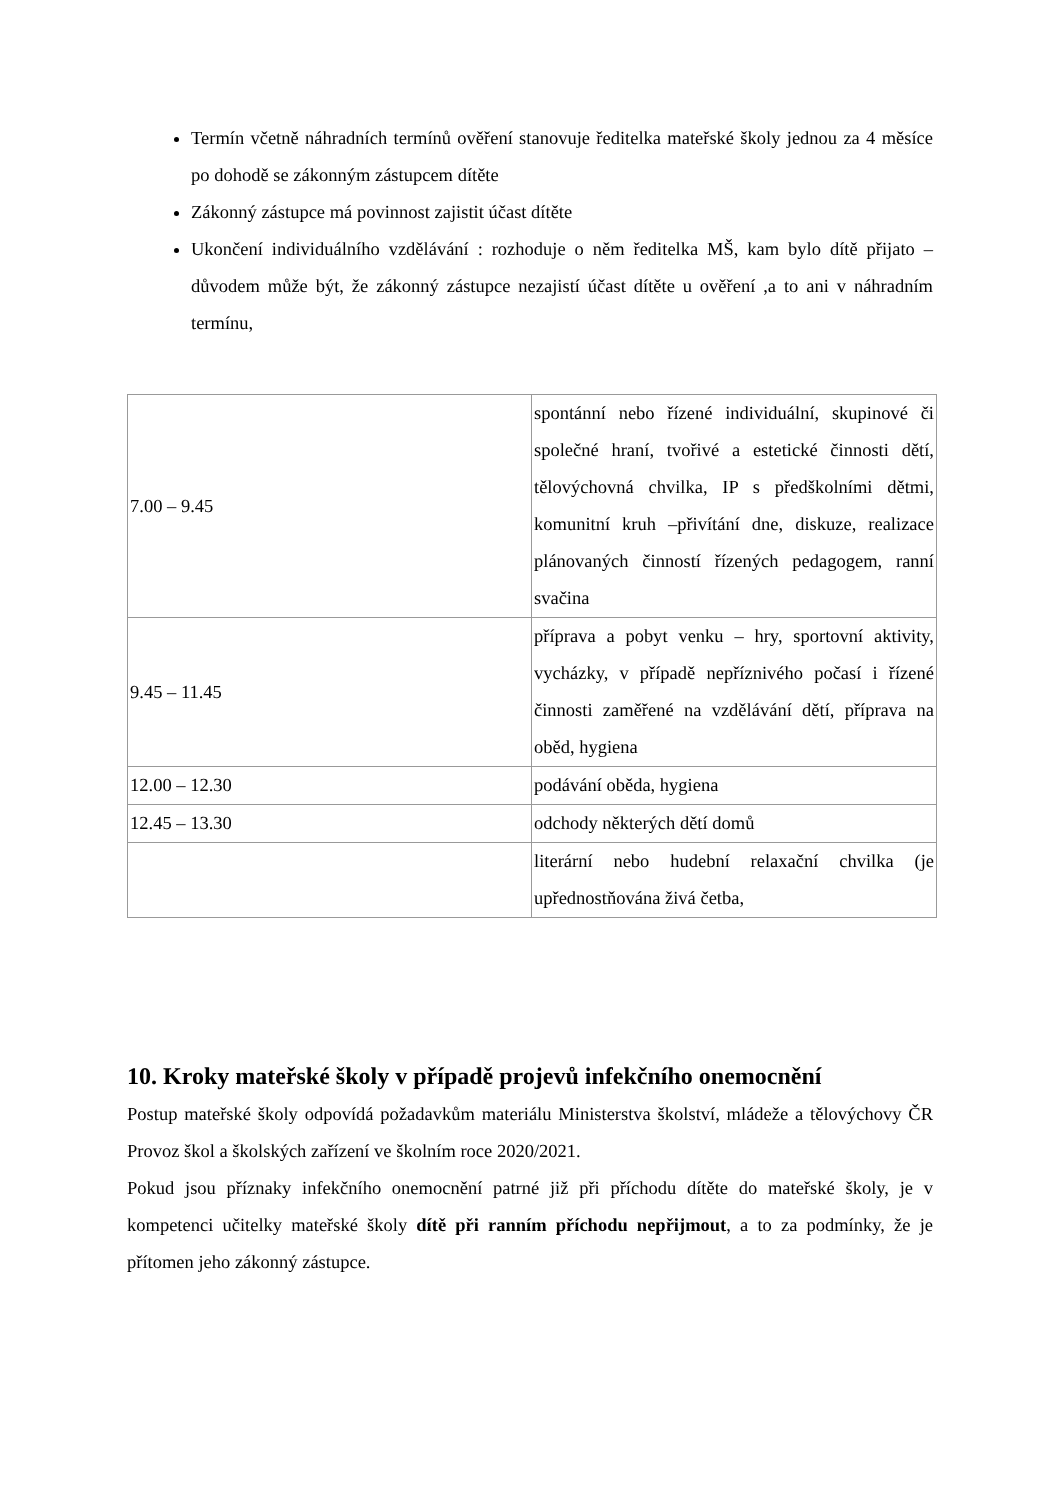Termín včetně náhradních termínů ověření stanovuje ředitelka mateřské školy jednou za 4 měsíce po dohodě se zákonným zástupcem dítěte
Zákonný zástupce má povinnost zajistit účast dítěte
Ukončení individuálního vzdělávání : rozhoduje o něm ředitelka MŠ, kam bylo dítě přijato – důvodem může být, že zákonný zástupce nezajistí účast dítěte u ověření ,a to ani v náhradním termínu,
| 7.00 – 9.45 | spontánní nebo řízené individuální, skupinové či společné hraní, tvořivé a estetické činnosti dětí, tělovýchovná chvilka, IP s předškolními dětmi, komunitní kruh –přivítání dne, diskuze, realizace plánovaných činností řízených pedagogem, ranní svačina |
| 9.45 – 11.45 | příprava a pobyt venku – hry, sportovní aktivity, vycházky, v případě nepříznivého počasí i řízené činnosti zaměřené na vzdělávání dětí, příprava na oběd, hygiena |
| 12.00 – 12.30 | podávání oběda, hygiena |
| 12.45 – 13.30 | odchody některých dětí domů |
| | literární nebo hudební relaxační chvilka (je upřednostňována živá četba, |
10. Kroky mateřské školy v případě projevů infekčního onemocnění
Postup mateřské školy odpovídá požadavkům materiálu Ministerstva školství, mládeže a tělovýchovy ČR Provoz škol a školských zařízení ve školním roce 2020/2021.
Pokud jsou příznaky infekčního onemocnění patrné již při příchodu dítěte do mateřské školy, je v kompetenci učitelky mateřské školy dítě při ranním příchodu nepřijmout, a to za podmínky, že je přítomen jeho zákonný zástupce.